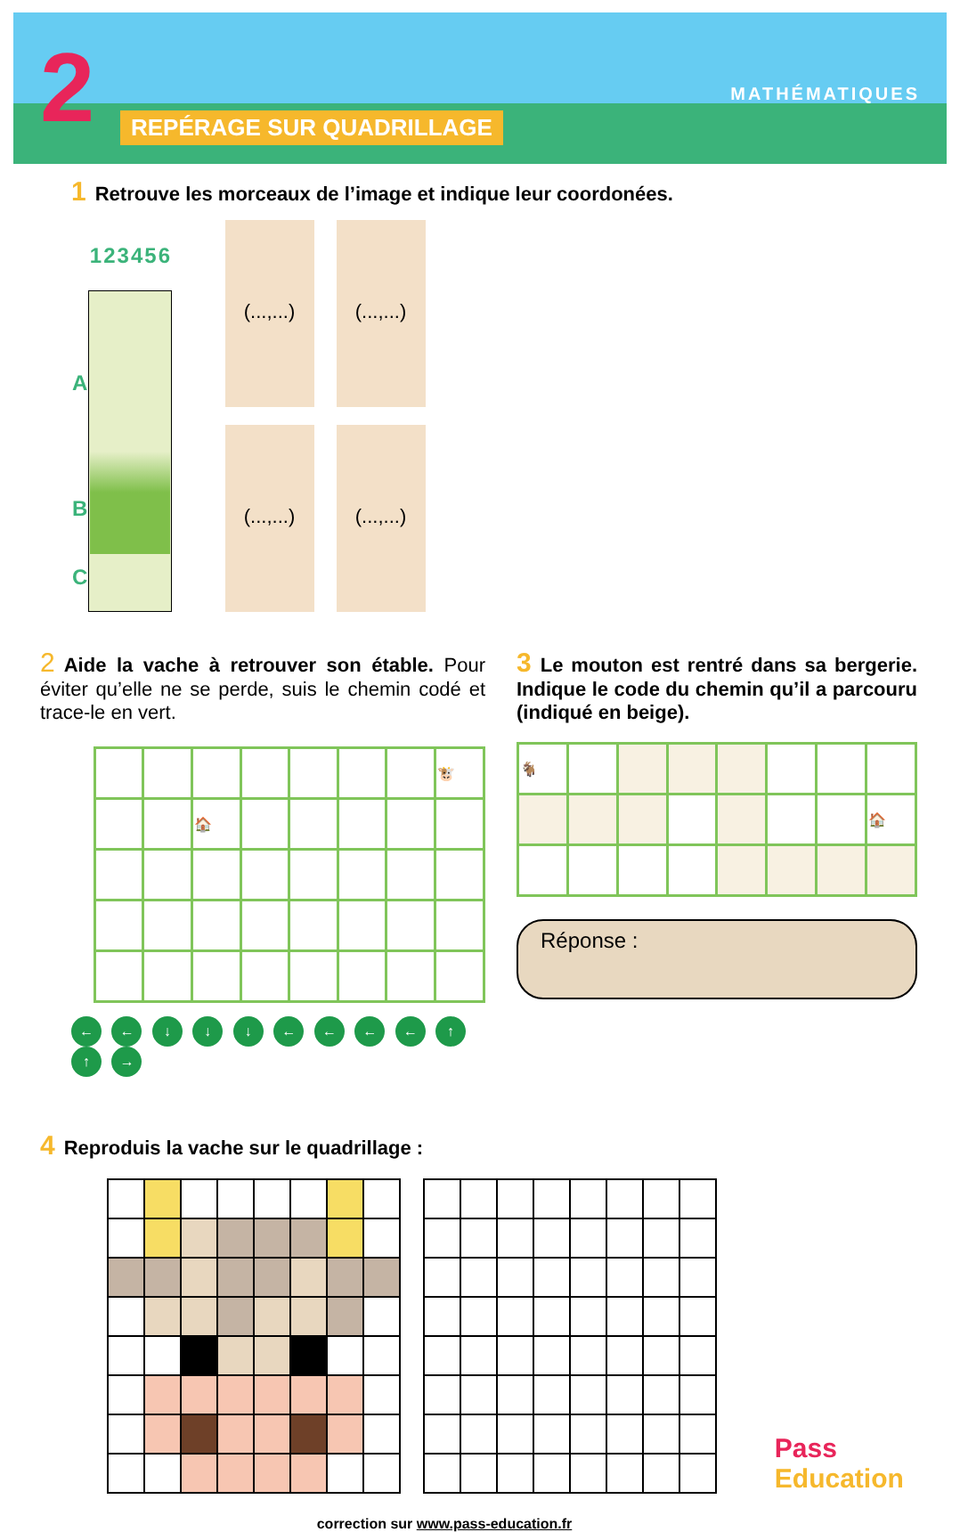2 REPÉRAGE SUR QUADRILLAGE
MATHÉMATIQUES
1 Retrouve les morceaux de l’image et indique leur coordonées.
| | 1 | 2 | 3 | 4 | 5 | 6 |
| A | | | | | | |
| B | | | | | | |
| C | | | | | | |
(...,...)
(...,...)
(...,...)
(...,...)
2 Aide la vache à retrouver son étable. Pour éviter qu’elle ne se perde, suis le chemin codé et trace-le en vert.
| | | | | | | | 🐮 |
| | | 🏠 | | | | | |
← ← ↓ ↓ ↓ ← ← ← ← ↑ ↑ →
3 Le mouton est rentré dans sa bergerie. Indique le code du chemin qu’il a parcouru (indiqué en beige).
| 🐐 | | | | | | | |
| | | | | | | | 🏠 |
Réponse :
4 Reproduis la vache sur le quadrillage :
Pass Education
correction sur www.pass-education.fr